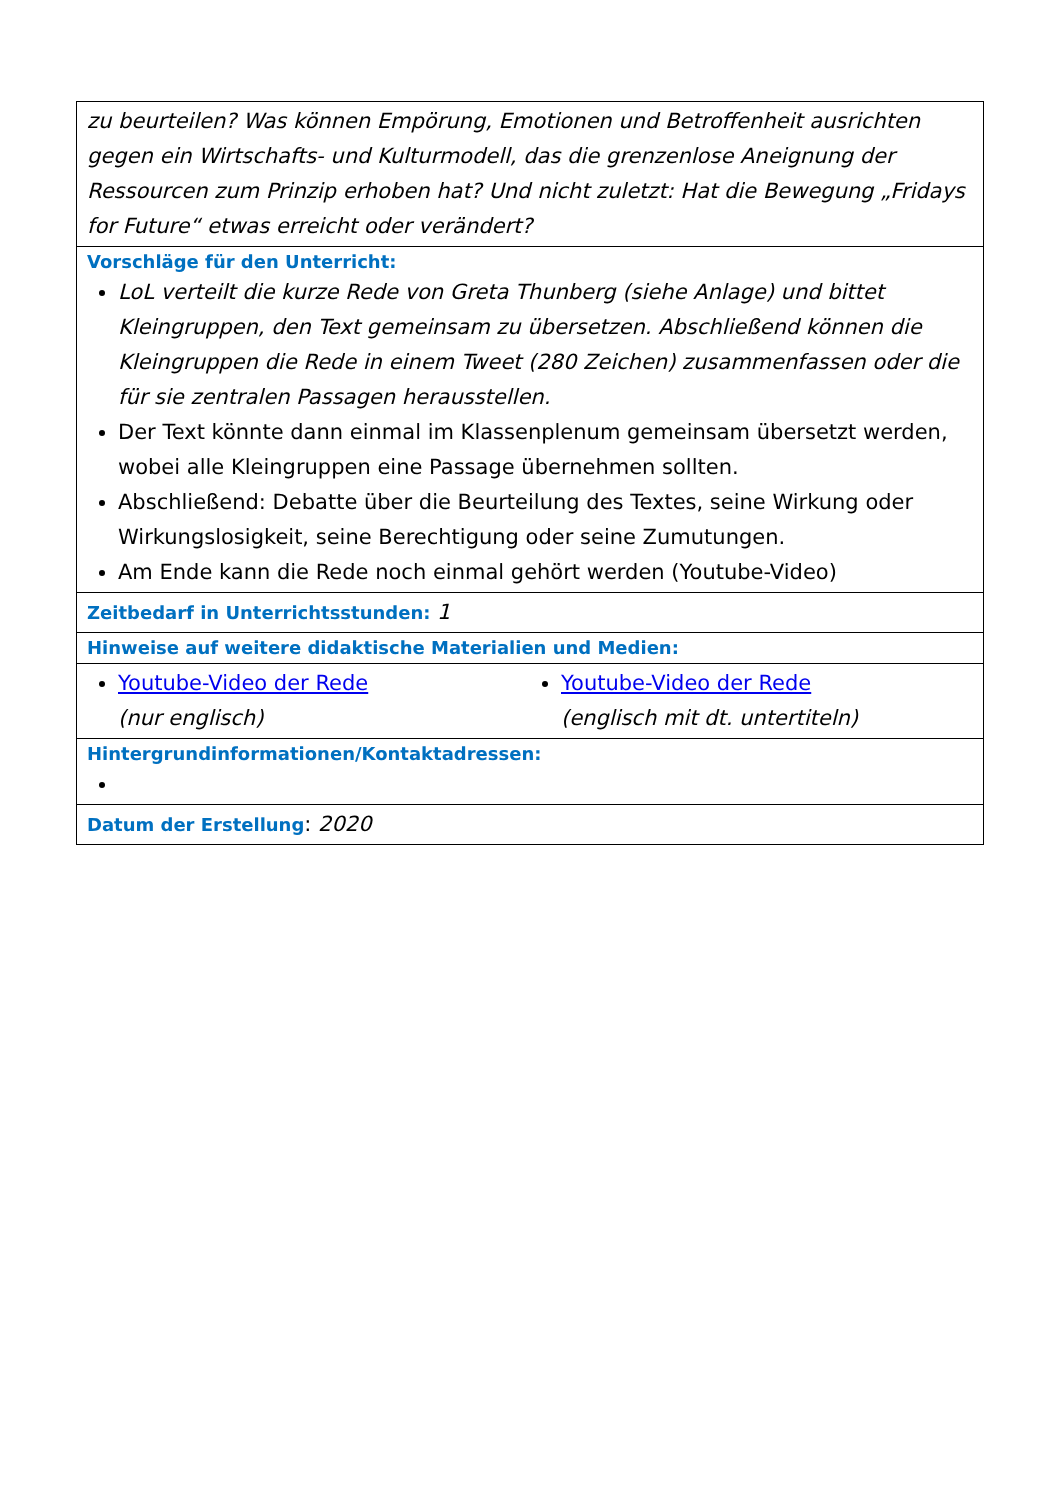| zu beurteilen? Was können Empörung, Emotionen und Betroffenheit ausrichten gegen ein Wirtschafts- und Kulturmodell, das die grenzenlose Aneignung der Ressourcen zum Prinzip erhoben hat? Und nicht zuletzt: Hat die Bewegung „Fridays for Future“ etwas erreicht oder verändert? |
| Vorschläge für den Unterricht: LoL verteilt die kurze Rede von Greta Thunberg (siehe Anlage) und bittet Kleingruppen, den Text gemeinsam zu übersetzen. Abschließend können die Kleingruppen die Rede in einem Tweet (280 Zeichen) zusammenfassen oder die für sie zentralen Passagen herausstellen. Der Text könnte dann einmal im Klassenplenum gemeinsam übersetzt werden, wobei alle Kleingruppen eine Passage übernehmen sollten. Abschließend: Debatte über die Beurteilung des Textes, seine Wirkung oder Wirkungslosigkeit, seine Berechtigung oder seine Zumutungen. Am Ende kann die Rede noch einmal gehört werden (Youtube-Video) |
| Zeitbedarf in Unterrichtsstunden: 1 |
| Hinweise auf weitere didaktische Materialien und Medien: |
| Youtube-Video der Rede (nur englisch) Youtube-Video der Rede (englisch mit dt. untertiteln) |
| Hintergrundinformationen/Kontaktadressen: |
| Datum der Erstellung : 2020 |